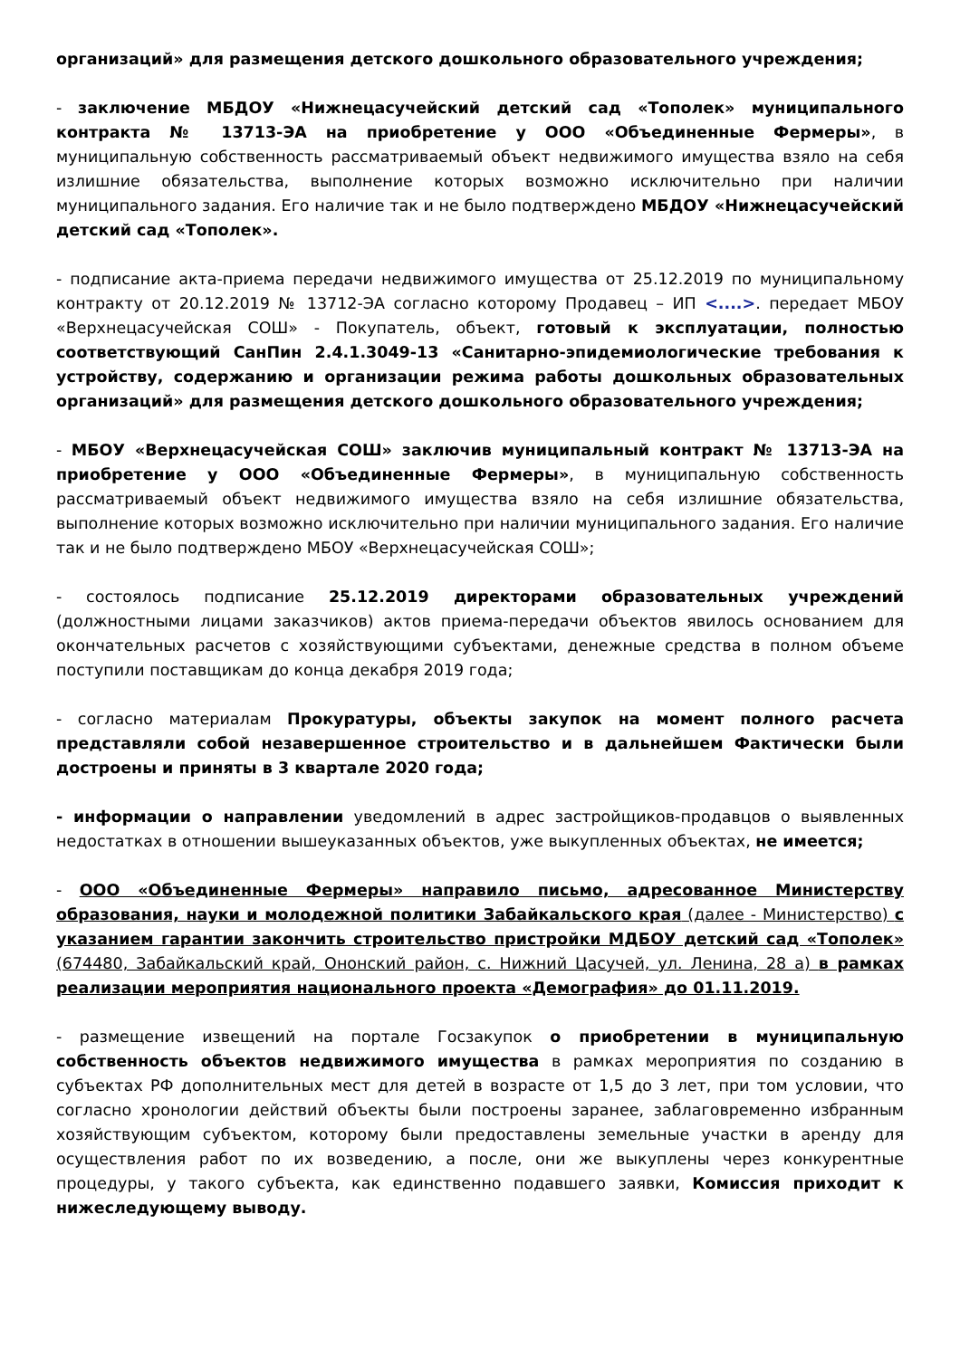организаций» для размещения детского дошкольного образовательного учреждения;
- заключение МБДОУ «Нижнецасучейский детский сад «Тополек» муниципального контракта № 13713-ЭА на приобретение у ООО «Объединенные Фермеры», в муниципальную собственность рассматриваемый объект недвижимого имущества взяло на себя излишние обязательства, выполнение которых возможно исключительно при наличии муниципального задания. Его наличие так и не было подтверждено МБДОУ «Нижнецасучейский детский сад «Тополек».
- подписание акта-приема передачи недвижимого имущества от 25.12.2019 по муниципальному контракту от 20.12.2019 № 13712-ЭА согласно которому Продавец – ИП <....>. передает МБОУ «Верхнецасучейская СОШ» - Покупатель, объект, готовый к эксплуатации, полностью соответствующий СанПин 2.4.1.3049-13 «Санитарно-эпидемиологические требования к устройству, содержанию и организации режима работы дошкольных образовательных организаций» для размещения детского дошкольного образовательного учреждения;
- МБОУ «Верхнецасучейская СОШ» заключив муниципальный контракт № 13713-ЭА на приобретение у ООО «Объединенные Фермеры», в муниципальную собственность рассматриваемый объект недвижимого имущества взяло на себя излишние обязательства, выполнение которых возможно исключительно при наличии муниципального задания. Его наличие так и не было подтверждено МБОУ «Верхнецасучейская СОШ»;
- состоялось подписание 25.12.2019 директорами образовательных учреждений (должностными лицами заказчиков) актов приема-передачи объектов явилось основанием для окончательных расчетов с хозяйствующими субъектами, денежные средства в полном объеме поступили поставщикам до конца декабря 2019 года;
- согласно материалам Прокуратуры, объекты закупок на момент полного расчета представляли собой незавершенное строительство и в дальнейшем Фактически были достроены и приняты в 3 квартале 2020 года;
- информации о направлении уведомлений в адрес застройщиков-продавцов о выявленных недостатках в отношении вышеуказанных объектов, уже выкупленных объектах, не имеется;
- ООО «Объединенные Фермеры» направило письмо, адресованное Министерству образования, науки и молодежной политики Забайкальского края (далее - Министерство) с указанием гарантии закончить строительство пристройки МДБОУ детский сад «Тополек» (674480, Забайкальский край, Ононский район, с. Нижний Цасучей, ул. Ленина, 28 а) в рамках реализации мероприятия национального проекта «Демография» до 01.11.2019.
- размещение извещений на портале Госзакупок о приобретении в муниципальную собственность объектов недвижимого имущества в рамках мероприятия по созданию в субъектах РФ дополнительных мест для детей в возрасте от 1,5 до 3 лет, при том условии, что согласно хронологии действий объекты были построены заранее, заблаговременно избранным хозяйствующим субъектом, которому были предоставлены земельные участки в аренду для осуществления работ по их возведению, а после, они же выкуплены через конкурентные процедуры, у такого субъекта, как единственно подавшего заявки, Комиссия приходит к нижеследующему выводу.